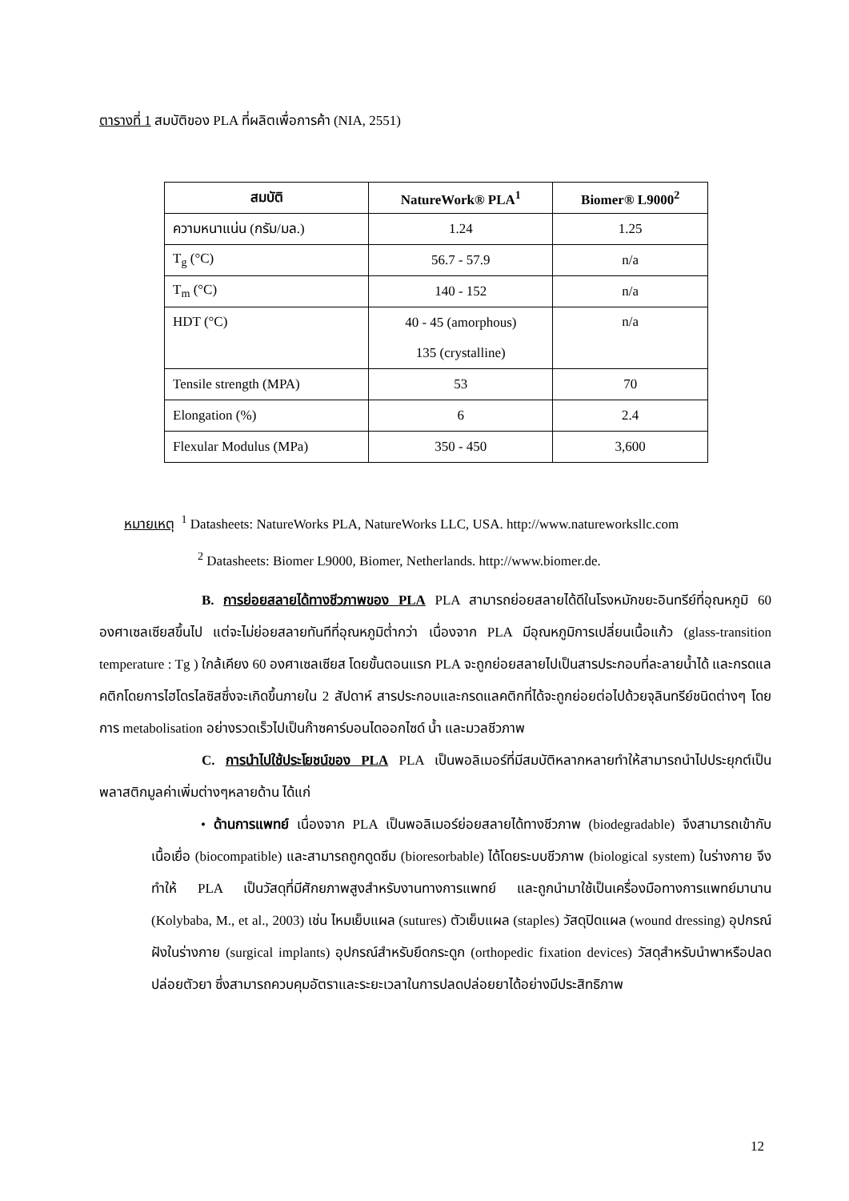ตารางที่ 1 สมบัติของ PLA ที่ผลิตเพื่อการค้า (NIA, 2551)
| สมบัติ | NatureWork® PLA<sup>1</sup> | Biomer® L9000<sup>2</sup> |
| --- | --- | --- |
| ความหนาแน่น (กรัม/มล.) | 1.24 | 1.25 |
| T<sub>g</sub> (°C) | 56.7 - 57.9 | n/a |
| T<sub>m</sub> (°C) | 140 - 152 | n/a |
| HDT (°C) | 40 - 45 (amorphous) 135 (crystalline) | n/a |
| Tensile strength (MPA) | 53 | 70 |
| Elongation (%) | 6 | 2.4 |
| Flexular Modulus (MPa) | 350 - 450 | 3,600 |
หมายเหตุ <sup>1</sup> Datasheets: NatureWorks PLA, NatureWorks LLC, USA. http://www.natureworksllc.com
<sup>2</sup> Datasheets: Biomer L9000, Biomer, Netherlands. http://www.biomer.de.
B. การย่อยสลายได้ทางชีวภาพของ PLA PLA สามารถย่อยสลายได้ดีในโรงหมักขยะอินทรีย์ที่อุณหภูมิ 60 องศาเซลเซียสขึ้นไป แต่จะไม่ย่อยสลายทันทีที่อุณหภูมิต่ำกว่า เนื่องจาก PLA มีอุณหภูมิการเปลี่ยนเนื้อแก้ว (glass-transition temperature : Tg ) ใกล้เคียง 60 องศาเซลเซียส โดยขั้นตอนแรก PLA จะถูกย่อยสลายไปเป็นสารประกอบที่ละลายน้ำได้ และกรดแลคติกโดยการไฮโดรไลซิสซึ่งจะเกิดขึ้นภายใน 2 สัปดาห์ สารประกอบและกรดแลคติกที่ได้จะถูกย่อยต่อไปด้วยจุลินทรีย์ชนิดต่างๆ โดยการ metabolisation อย่างรวดเร็วไปเป็นก๊าซคาร์บอนไดออกไซด์ น้ำ และมวลชีวภาพ
C. การนำไปใช้ประโยชน์ของ PLA PLA เป็นพอลิเมอร์ที่มีสมบัติหลากหลายทำให้สามารถนำไปประยุกต์เป็นพลาสติกมูลค่าเพิ่มต่างๆหลายด้าน ได้แก่
• ด้านการแพทย์ เนื่องจาก PLA เป็นพอลิเมอร์ย่อยสลายได้ทางชีวภาพ (biodegradable) จึงสามารถเข้ากับเนื้อเยื่อ (biocompatible) และสามารถถูกดูดซึม (bioresorbable) ได้โดยระบบชีวภาพ (biological system) ในร่างกาย จึงทำให้ PLA เป็นวัสดุที่มีศักยภาพสูงสำหรับงานทางการแพทย์ และถูกนำมาใช้เป็นเครื่องมือทางการแพทย์มานาน (Kolybaba, M., et al., 2003) เช่น ไหมเย็บแผล (sutures) ตัวเย็บแผล (staples) วัสดุปิดแผล (wound dressing) อุปกรณ์ฝังในร่างกาย (surgical implants) อุปกรณ์สำหรับยึดกระดูก (orthopedic fixation devices) วัสดุสำหรับนำพาหรือปลดปล่อยตัวยา ซึ่งสามารถควบคุมอัตราและระยะเวลาในการปลดปล่อยยาได้อย่างมีประสิทธิภาพ
12